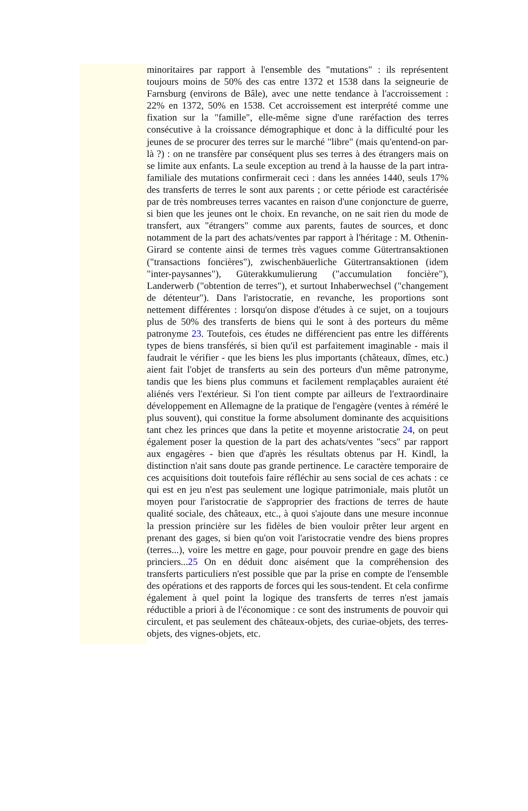minoritaires par rapport à l'ensemble des "mutations" : ils représentent toujours moins de 50% des cas entre 1372 et 1538 dans la seigneurie de Farnsburg (environs de Bâle), avec une nette tendance à l'accroissement : 22% en 1372, 50% en 1538. Cet accroissement est interprété comme une fixation sur la "famille", elle-même signe d'une raréfaction des terres consécutive à la croissance démographique et donc à la difficulté pour les jeunes de se procurer des terres sur le marché "libre" (mais qu'entend-on par-là ?) : on ne transfère par conséquent plus ses terres à des étrangers mais on se limite aux enfants. La seule exception au trend à la hausse de la part intra-familiale des mutations confirmerait ceci : dans les années 1440, seuls 17% des transferts de terres le sont aux parents ; or cette période est caractérisée par de très nombreuses terres vacantes en raison d'une conjoncture de guerre, si bien que les jeunes ont le choix. En revanche, on ne sait rien du mode de transfert, aux "étrangers" comme aux parents, fautes de sources, et donc notamment de la part des achats/ventes par rapport à l'héritage : M. Othenin-Girard se contente ainsi de termes très vagues comme Gütertransaktionen ("transactions foncières"), zwischenbäuerliche Gütertransaktionen (idem "inter-paysannes"), Güterakkumulierung ("accumulation foncière"), Landerwerb ("obtention de terres"), et surtout Inhaberwechsel ("changement de détenteur"). Dans l'aristocratie, en revanche, les proportions sont nettement différentes : lorsqu'on dispose d'études à ce sujet, on a toujours plus de 50% des transferts de biens qui le sont à des porteurs du même patronyme 23. Toutefois, ces études ne différencient pas entre les différents types de biens transférés, si bien qu'il est parfaitement imaginable - mais il faudrait le vérifier - que les biens les plus importants (châteaux, dîmes, etc.) aient fait l'objet de transferts au sein des porteurs d'un même patronyme, tandis que les biens plus communs et facilement remplaçables auraient été aliénés vers l'extérieur. Si l'on tient compte par ailleurs de l'extraordinaire développement en Allemagne de la pratique de l'engagère (ventes à réméré le plus souvent), qui constitue la forme absolument dominante des acquisitions tant chez les princes que dans la petite et moyenne aristocratie 24, on peut également poser la question de la part des achats/ventes "secs" par rapport aux engagères - bien que d'après les résultats obtenus par H. Kindl, la distinction n'ait sans doute pas grande pertinence. Le caractère temporaire de ces acquisitions doit toutefois faire réfléchir au sens social de ces achats : ce qui est en jeu n'est pas seulement une logique patrimoniale, mais plutôt un moyen pour l'aristocratie de s'approprier des fractions de terres de haute qualité sociale, des châteaux, etc., à quoi s'ajoute dans une mesure inconnue la pression princière sur les fidèles de bien vouloir prêter leur argent en prenant des gages, si bien qu'on voit l'aristocratie vendre des biens propres (terres...), voire les mettre en gage, pour pouvoir prendre en gage des biens princiers...25 On en déduit donc aisément que la compréhension des transferts particuliers n'est possible que par la prise en compte de l'ensemble des opérations et des rapports de forces qui les sous-tendent. Et cela confirme également à quel point la logique des transferts de terres n'est jamais réductible a priori à de l'économique : ce sont des instruments de pouvoir qui circulent, et pas seulement des châteaux-objets, des curiae-objets, des terres-objets, des vignes-objets, etc.